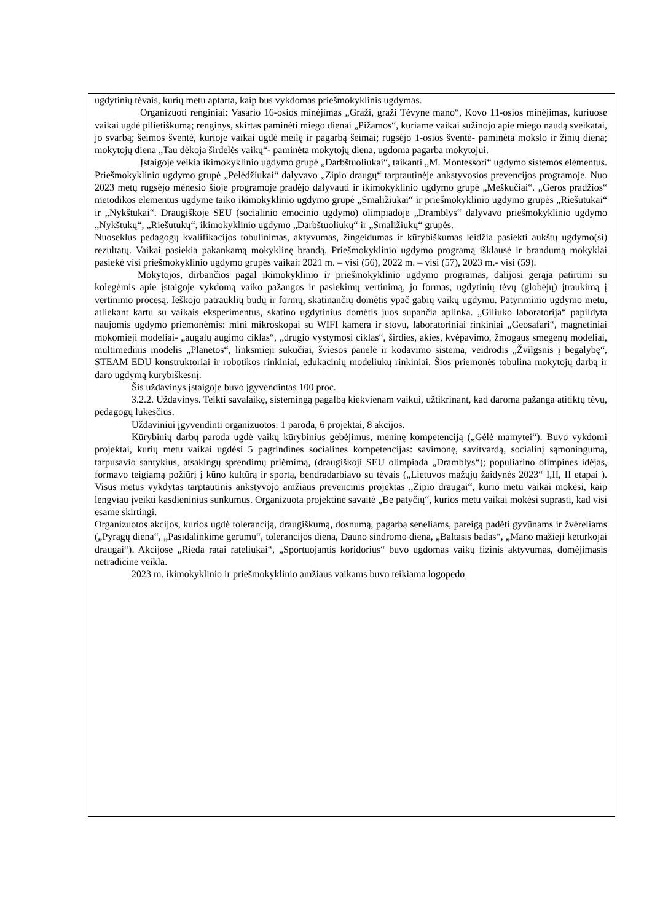ugdytinių tėvais, kurių metu aptarta, kaip bus vykdomas priešmokyklinis ugdymas.
Organizuoti renginiai: Vasario 16-osios minėjimas „Graži, graži Tėvyne mano“, Kovo 11-osios minėjimas, kuriuose vaikai ugdė pilietiškumą; renginys, skirtas paminėti miego dienai „Pižamos“, kuriame vaikai sužinojo apie miego naudą sveikatai, jo svarbą; šeimos šventė, kurioje vaikai ugdė meilę ir pagarbą šeimai; rugsėjo 1-osios šventė- paminėta mokslo ir žinių diena; mokytojų diena „Tau dėkoja širdelės vaikų“- paminėta mokytojų diena, ugdoma pagarba mokytojui.
Įstaigoje veikia ikimokyklinio ugdymo grupė „Darbštuoliukai“, taikanti „M. Montessori“ ugdymo sistemos elementus. Priešmokyklinio ugdymo grupė „Pelėdžiukai“ dalyvavo „Zipio draugų“ tarptautinėje ankstyvosios prevencijos programoje. Nuo 2023 metų rugsėjo mėnesio šioje programoje pradėjo dalyvauti ir ikimokyklinio ugdymo grupė „Meškučiai“. „Geros pradžios“ metodikos elementus ugdyme taiko ikimokyklinio ugdymo grupė „Smaližiukai“ ir priešmokyklinio ugdymo grupės „Riešutukai“ ir „Nykštukai“. Draugiškoje SEU (socialinio emocinio ugdymo) olimpiadoje „Dramblys“ dalyvavo priešmokyklinio ugdymo „Nykštukų“, „Riešutukų“, ikimokyklinio ugdymo „Darbštuoliukų“ ir „Smaližiukų“ grupės.
Nuoseklus pedagogų kvalifikacijos tobulinimas, aktyvumas, žingeidumas ir kūrybiškumas leidžia pasiekti aukštų ugdymo(si) rezultatų. Vaikai pasiekia pakankamą mokyklinę brandą. Priešmokyklinio ugdymo programą išklausė ir brandumą mokyklai pasiekė visi priešmokyklinio ugdymo grupės vaikai: 2021 m. – visi (56), 2022 m. – visi (57), 2023 m.- visi (59).
Mokytojos, dirbančios pagal ikimokyklinio ir priešmokyklinio ugdymo programas, dalijosi gerąja patirtimi su kolegėmis apie įstaigoje vykdomą vaiko pažangos ir pasiekimų vertinimą, jo formas, ugdytinių tėvų (globėjų) įtraukimą į vertinimo procesą. Ieškojo patrauklių būdų ir formų, skatinančių domėtis ypač gabių vaikų ugdymu. Patyriminio ugdymo metu, atliekant kartu su vaikais eksperimentus, skatino ugdytinius domėtis juos supančia aplinka. „Giliuko laboratorija“ papildyta naujomis ugdymo priemonėmis: mini mikroskopai su WIFI kamera ir stovu, laboratoriniai rinkiniai „Geosafari“, magnetiniai mokomieji modeliai- „augalų augimo ciklas“, „drugio vystymosi ciklas“, širdies, akies, kvėpavimo, žmogaus smegenų modeliai, multimedinis modelis „Planetos“, linksmieji sukučiai, šviesos panelė ir kodavimo sistema, veidrodis „Žvilgsnis į begalybę“, STEAM EDU konstruktoriai ir robotikos rinkiniai, edukacinių modeliukų rinkiniai. Šios priemonės tobulina mokytojų darbą ir daro ugdymą kūrybiškesnį.
Šis uždavinys įstaigoje buvo įgyvendintas 100 proc.
3.2.2. Uždavinys. Teikti savalaikę, sistemingą pagalbą kiekvienam vaikui, užtikrinant, kad daroma pažanga atitiktų tėvų, pedagogų lūkesčius.
Uždaviniui įgyvendinti organizuotos: 1 paroda, 6 projektai, 8 akcijos.
Kūrybinių darbų paroda ugdė vaikų kūrybinius gebėjimus, meninę kompetenciją („Gėlė mamytei“). Buvo vykdomi projektai, kurių metu vaikai ugdėsi 5 pagrindines socialines kompetencijas: savimonę, savitvardą, socialinį sąmoningumą, tarpusavio santykius, atsakingų sprendimų priėmimą, (draugiškoji SEU olimpiada „Dramblys“); populiarino olimpines idėjas, formavo teigiamą požiūrį į kūno kultūrą ir sportą, bendradarbiavo su tėvais („Lietuvos mažųjų žaidynės 2023“ I,II, II etapai ). Visus metus vykdytas tarptautinis ankstyvojo amžiaus prevencinis projektas „Zipio draugai“, kurio metu vaikai mokėsi, kaip lengviau įveikti kasdieninius sunkumus. Organizuota projektinė savaitė „Be patyčių“, kurios metu vaikai mokėsi suprasti, kad visi esame skirtingi.
Organizuotos akcijos, kurios ugdė toleranciją, draugiškumą, dosnumą, pagarbą seneliams, pareigą padėti gyvūnams ir žvėreliams („Pyragų diena“, „Pasidalinkime gerumu“, tolerancijos diena, Dauno sindromo diena, „Baltasis badas“, „Mano mažieji keturkojai draugai“). Akcijose „Rieda ratai rateliukai“, „Sportuojantis koridorius“ buvo ugdomas vaikų fizinis aktyvumas, domėjimasis netradicine veikla.
2023 m. ikimokyklinio ir priešmokyklinio amžiaus vaikams buvo teikiama logopedo